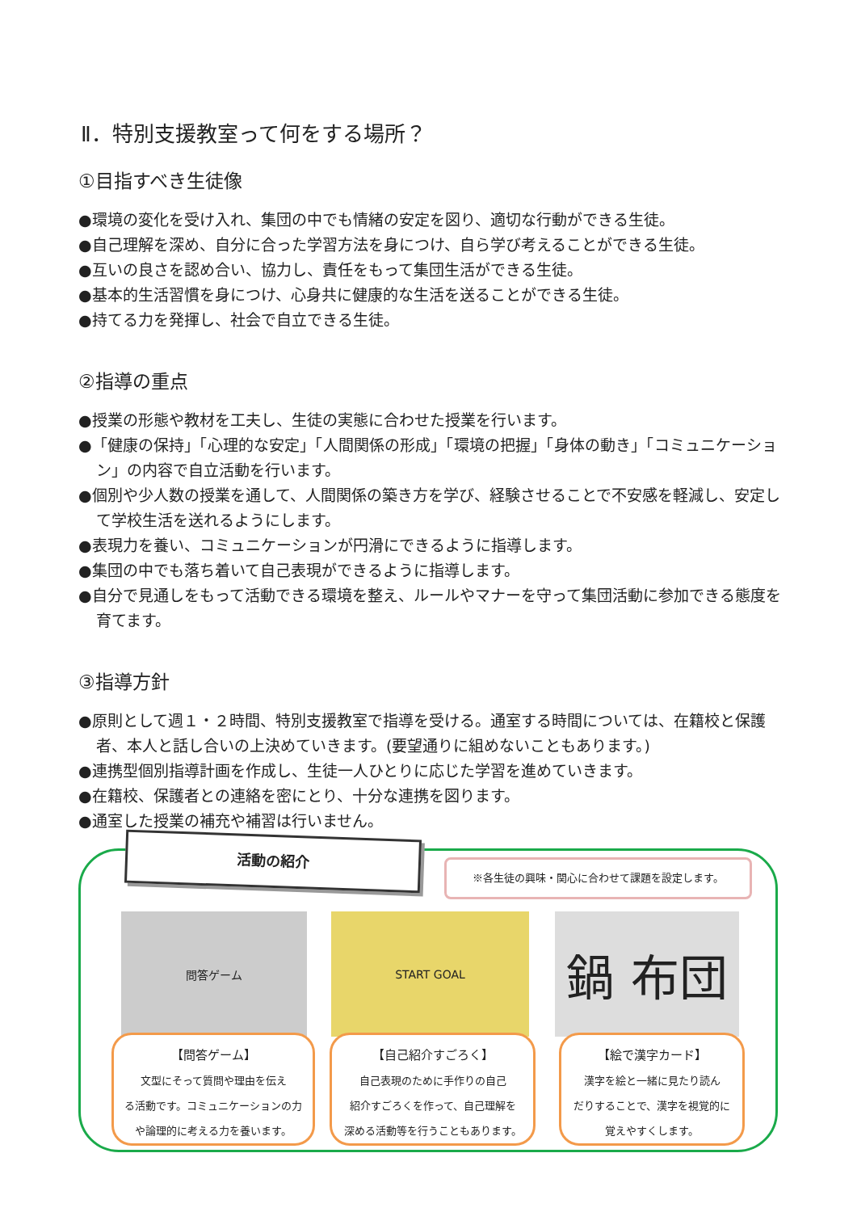Ⅱ．特別支援教室って何をする場所？
①目指すべき生徒像
●環境の変化を受け入れ、集団の中でも情緒の安定を図り、適切な行動ができる生徒。
●自己理解を深め、自分に合った学習方法を身につけ、自ら学び考えることができる生徒。
●互いの良さを認め合い、協力し、責任をもって集団生活ができる生徒。
●基本的生活習慣を身につけ、心身共に健康的な生活を送ることができる生徒。
●持てる力を発揮し、社会で自立できる生徒。
②指導の重点
●授業の形態や教材を工夫し、生徒の実態に合わせた授業を行います。
●「健康の保持」「心理的な安定」「人間関係の形成」「環境の把握」「身体の動き」「コミュニケーション」の内容で自立活動を行います。
●個別や少人数の授業を通して、人間関係の築き方を学び、経験させることで不安感を軽減し、安定して学校生活を送れるようにします。
●表現力を養い、コミュニケーションが円滑にできるように指導します。
●集団の中でも落ち着いて自己表現ができるように指導します。
●自分で見通しをもって活動できる環境を整え、ルールやマナーを守って集団活動に参加できる態度を育てます。
③指導方針
●原則として週１・２時間、特別支援教室で指導を受ける。通室する時間については、在籍校と保護者、本人と話し合いの上決めていきます。(要望通りに組めないこともあります。)
●連携型個別指導計画を作成し、生徒一人ひとりに応じた学習を進めていきます。
●在籍校、保護者との連絡を密にとり、十分な連携を図ります。
●通室した授業の補充や補習は行いません。
活動の紹介
※各生徒の興味・関心に合わせて課題を設定します。
問答ゲーム START GOAL 鍋 布団
【問答ゲーム】
文型にそって質問や理由を伝え
る活動です。コミュニケーションの力
や論理的に考える力を養います。
【自己紹介すごろく】
自己表現のために手作りの自己
紹介すごろくを作って、自己理解を
深める活動等を行うこともあります。
【絵で漢字カード】
漢字を絵と一緒に見たり読ん
だりすることで、漢字を視覚的に
覚えやすくします。